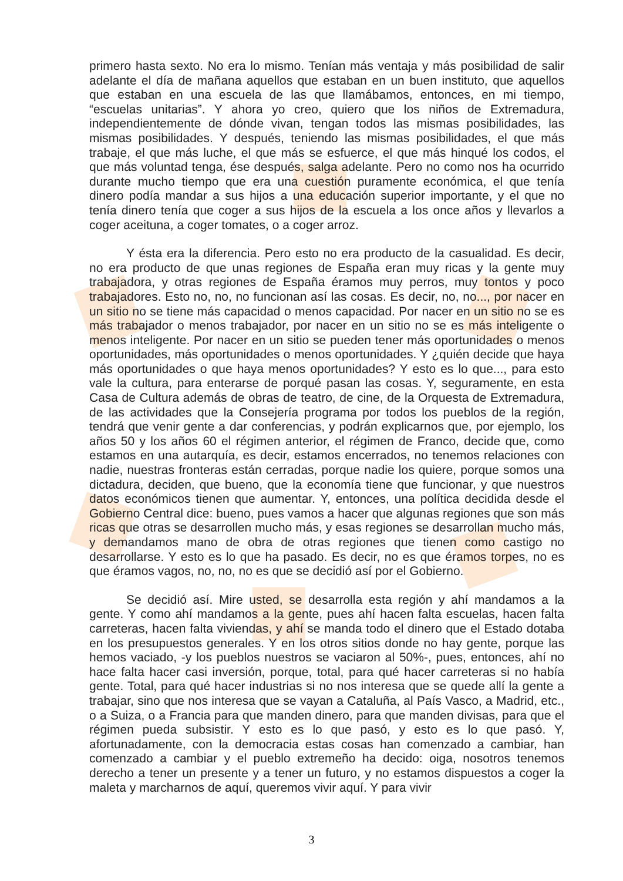primero hasta sexto. No era lo mismo. Tenían más ventaja y más posibilidad de salir adelante el día de mañana aquellos que estaban en un buen instituto, que aquellos que estaban en una escuela de las que llamábamos, entonces, en mi tiempo, “escuelas unitarias”. Y ahora yo creo, quiero que los niños de Extremadura, independientemente de dónde vivan, tengan todos las mismas posibilidades, las mismas posibilidades. Y después, teniendo las mismas posibilidades, el que más trabaje, el que más luche, el que más se esfuerce, el que más hinqué los codos, el que más voluntad tenga, ése después, salga adelante. Pero no como nos ha ocurrido durante mucho tiempo que era una cuestión puramente económica, el que tenía dinero podía mandar a sus hijos a una educación superior importante, y el que no tenía dinero tenía que coger a sus hijos de la escuela a los once años y llevarlos a coger aceituna, a coger tomates, o a coger arroz.
Y ésta era la diferencia. Pero esto no era producto de la casualidad. Es decir, no era producto de que unas regiones de España eran muy ricas y la gente muy trabajadora, y otras regiones de España éramos muy perros, muy tontos y poco trabajadores. Esto no, no, no funcionan así las cosas. Es decir, no, no..., por nacer en un sitio no se tiene más capacidad o menos capacidad. Por nacer en un sitio no se es más trabajador o menos trabajador, por nacer en un sitio no se es más inteligente o menos inteligente. Por nacer en un sitio se pueden tener más oportunidades o menos oportunidades, más oportunidades o menos oportunidades. Y ¿quién decide que haya más oportunidades o que haya menos oportunidades? Y esto es lo que..., para esto vale la cultura, para enterarse de porqué pasan las cosas. Y, seguramente, en esta Casa de Cultura además de obras de teatro, de cine, de la Orquesta de Extremadura, de las actividades que la Consejería programa por todos los pueblos de la región, tendrá que venir gente a dar conferencias, y podrán explicarnos que, por ejemplo, los años 50 y los años 60 el régimen anterior, el régimen de Franco, decide que, como estamos en una autarquía, es decir, estamos encerrados, no tenemos relaciones con nadie, nuestras fronteras están cerradas, porque nadie los quiere, porque somos una dictadura, deciden, que bueno, que la economía tiene que funcionar, y que nuestros datos económicos tienen que aumentar. Y, entonces, una política decidida desde el Gobierno Central dice: bueno, pues vamos a hacer que algunas regiones que son más ricas que otras se desarrollen mucho más, y esas regiones se desarrollan mucho más, y demandamos mano de obra de otras regiones que tienen como castigo no desarrollarse. Y esto es lo que ha pasado. Es decir, no es que éramos torpes, no es que éramos vagos, no, no, no es que se decidió así por el Gobierno.
Se decidió así. Mire usted, se desarrolla esta región y ahí mandamos a la gente. Y como ahí mandamos a la gente, pues ahí hacen falta escuelas, hacen falta carreteras, hacen falta viviendas, y ahí se manda todo el dinero que el Estado dotaba en los presupuestos generales. Y en los otros sitios donde no hay gente, porque las hemos vaciado, -y los pueblos nuestros se vaciaron al 50%-, pues, entonces, ahí no hace falta hacer casi inversión, porque, total, para qué hacer carreteras si no había gente. Total, para qué hacer industrias si no nos interesa que se quede allí la gente a trabajar, sino que nos interesa que se vayan a Cataluña, al País Vasco, a Madrid, etc., o a Suiza, o a Francia para que manden dinero, para que manden divisas, para que el régimen pueda subsistir. Y esto es lo que pasó, y esto es lo que pasó. Y, afortunadamente, con la democracia estas cosas han comenzado a cambiar, han comenzado a cambiar y el pueblo extremeño ha decido: oiga, nosotros tenemos derecho a tener un presente y a tener un futuro, y no estamos dispuestos a coger la maleta y marcharnos de aquí, queremos vivir aquí. Y para vivir
3